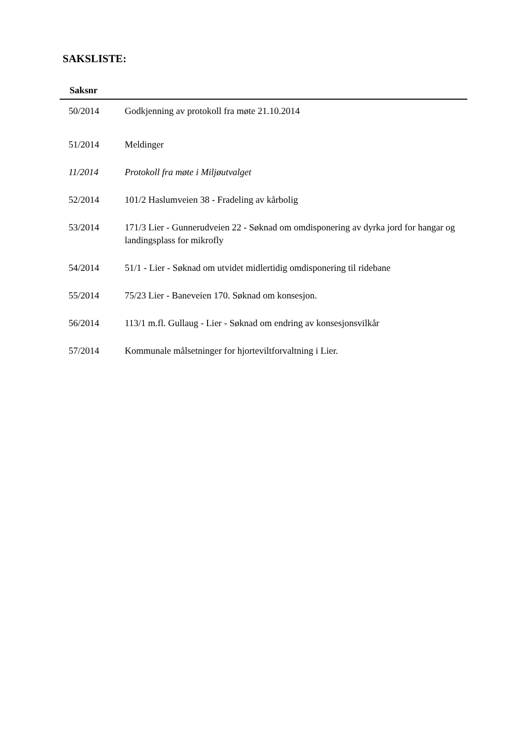SAKSLISTE:
| Saksnr | |
| --- | --- |
| 50/2014 | Godkjenning av protokoll fra møte 21.10.2014 |
| 51/2014 | Meldinger |
| 11/2014 | Protokoll fra møte i Miljøutvalget |
| 52/2014 | 101/2 Haslumveien 38 - Fradeling av kårbolig |
| 53/2014 | 171/3 Lier - Gunnerudveien 22 - Søknad om omdisponering av dyrka jord for hangar og landingsplass for mikrofly |
| 54/2014 | 51/1 - Lier - Søknad om utvidet midlertidig omdisponering til ridebane |
| 55/2014 | 75/23 Lier - Baneveien 170. Søknad om konsesjon. |
| 56/2014 | 113/1 m.fl. Gullaug - Lier - Søknad om endring av konsesjonsvilkår |
| 57/2014 | Kommunale målsetninger for hjorteviltforvaltning i Lier. |